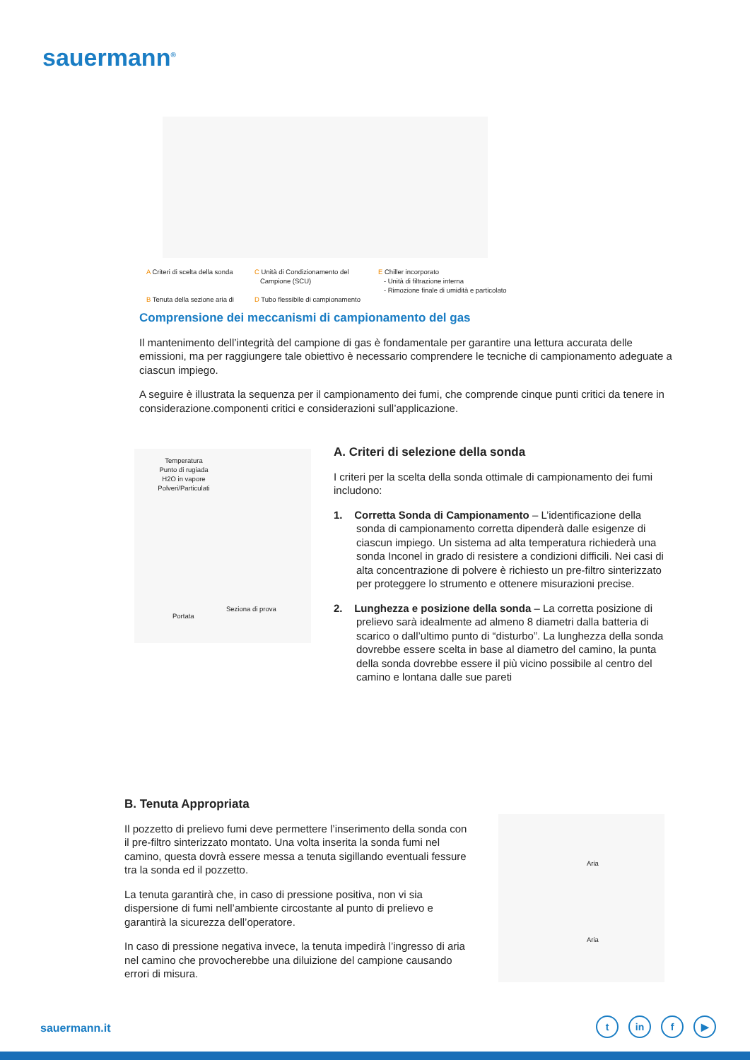sauermann<sup>®</sup>
A Criteri di scelta della sonda
B Tenuta della sezione aria di
C Unità di Condizionamento del
Campione (SCU)
D Tubo flessibile di campionamento
E Chiller incorporato
- Unità di filtrazione interna
- Rimozione finale di umidità e particolato
Comprensione dei meccanismi di campionamento del gas
Il mantenimento dell’integrità del campione di gas è fondamentale per garantire una lettura accurata delle emissioni, ma per raggiungere tale obiettivo è necessario comprendere le tecniche di campionamento adeguate a ciascun impiego.
A seguire è illustrata la sequenza per il campionamento dei fumi, che comprende cinque punti critici da tenere in considerazione.componenti critici e considerazioni sull’applicazione.
Temperatura
Punto di rugiada
H2O in vapore
Polveri/Particulati
Portata
Seziona di prova
A. Criteri di selezione della sonda
I criteri per la scelta della sonda ottimale di campionamento dei fumi includono:
1. Corretta Sonda di Campionamento – L’identificazione della sonda di campionamento corretta dipenderà dalle esigenze di ciascun impiego. Un sistema ad alta temperatura richiederà una sonda Inconel in grado di resistere a condizioni difficili. Nei casi di alta concentrazione di polvere è richiesto un pre-filtro sinterizzato per proteggere lo strumento e ottenere misurazioni precise.
2. Lunghezza e posizione della sonda – La corretta posizione di prelievo sarà idealmente ad almeno 8 diametri dalla batteria di scarico o dall’ultimo punto di “disturbo”. La lunghezza della sonda dovrebbe essere scelta in base al diametro del camino, la punta della sonda dovrebbe essere il più vicino possibile al centro del camino e lontana dalle sue pareti
B. Tenuta Appropriata
Il pozzetto di prelievo fumi deve permettere l’inserimento della sonda con il pre-filtro sinterizzato montato. Una volta inserita la sonda fumi nel camino, questa dovrà essere messa a tenuta sigillando eventuali fessure tra la sonda ed il pozzetto.
La tenuta garantirà che, in caso di pressione positiva, non vi sia dispersione di fumi nell’ambiente circostante al punto di prelievo e garantirà la sicurezza dell’operatore.
In caso di pressione negativa invece, la tenuta impedirà l’ingresso di aria nel camino che provocherebbe una diluizione del campione causando errori di misura.
Aria
Aria
sauermann.it tin f ▶